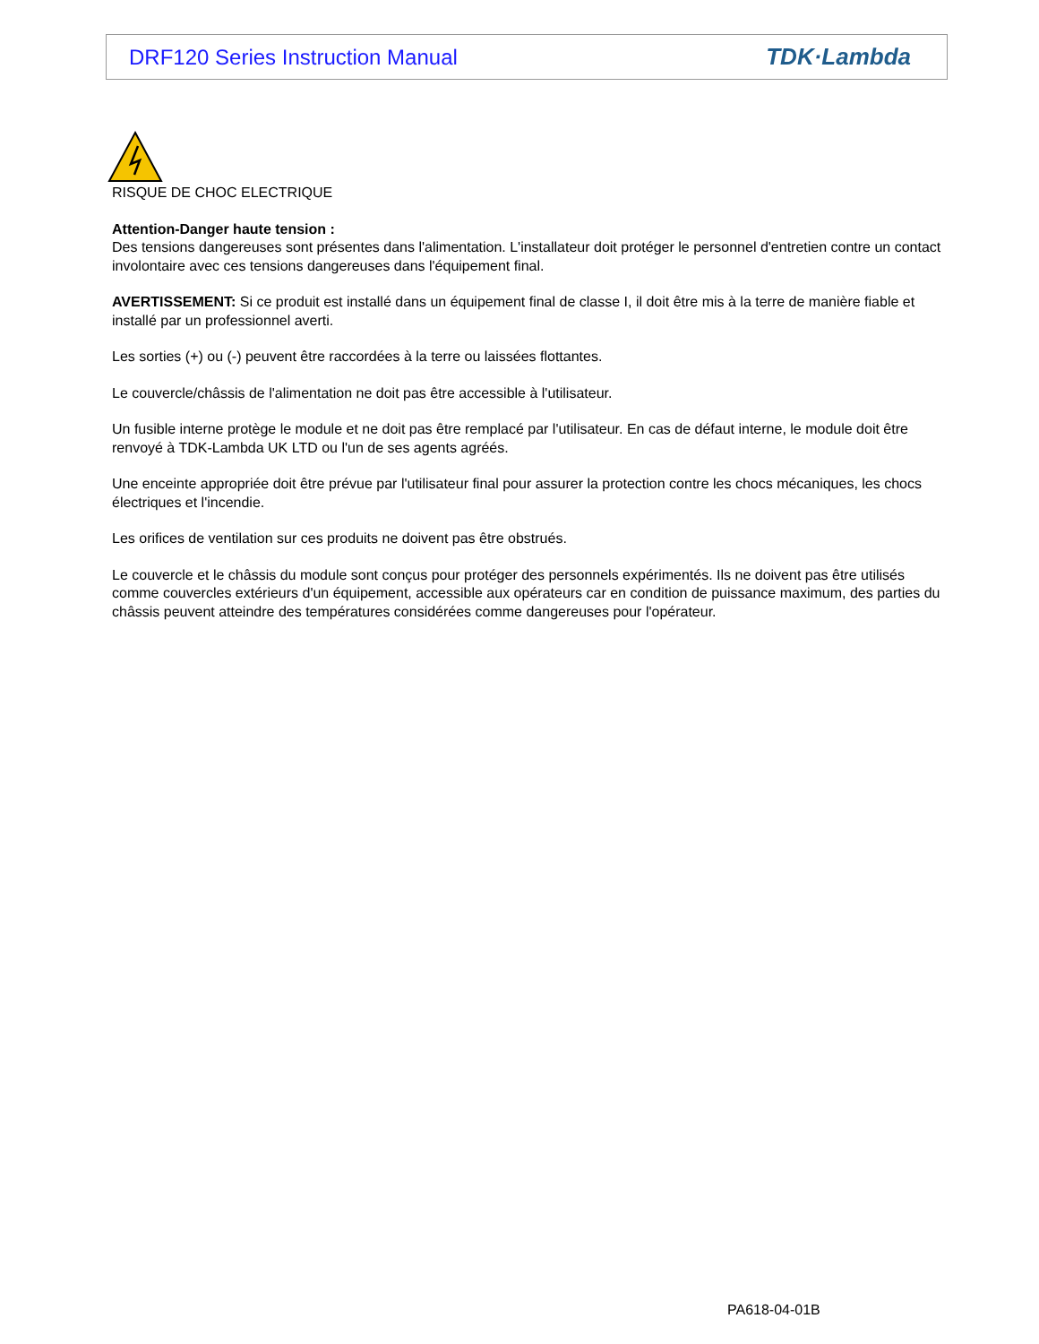DRF120 Series Instruction Manual TDK·Lambda
RISQUE DE CHOC ELECTRIQUE
Attention-Danger haute tension :
Des tensions dangereuses sont présentes dans l'alimentation. L'installateur doit protéger le personnel d'entretien contre un contact involontaire avec ces tensions dangereuses dans l'équipement final.
AVERTISSEMENT: Si ce produit est installé dans un équipement final de classe I, il doit être mis à la terre de manière fiable et installé par un professionnel averti.
Les sorties (+) ou (-) peuvent être raccordées à la terre ou laissées flottantes.
Le couvercle/châssis de l'alimentation ne doit pas être accessible à l'utilisateur.
Un fusible interne protège le module et ne doit pas être remplacé par l'utilisateur. En cas de défaut interne, le module doit être renvoyé à TDK-Lambda UK LTD ou l'un de ses agents agréés.
Une enceinte appropriée doit être prévue par l'utilisateur final pour assurer la protection contre les chocs mécaniques, les chocs électriques et l'incendie.
Les orifices de ventilation sur ces produits ne doivent pas être obstrués.
Le couvercle et le châssis du module sont conçus pour protéger des personnels expérimentés. Ils ne doivent pas être utilisés comme couvercles extérieurs d'un équipement, accessible aux opérateurs car en condition de puissance maximum, des parties du châssis peuvent atteindre des températures considérées comme dangereuses pour l'opérateur.
PA618-04-01B